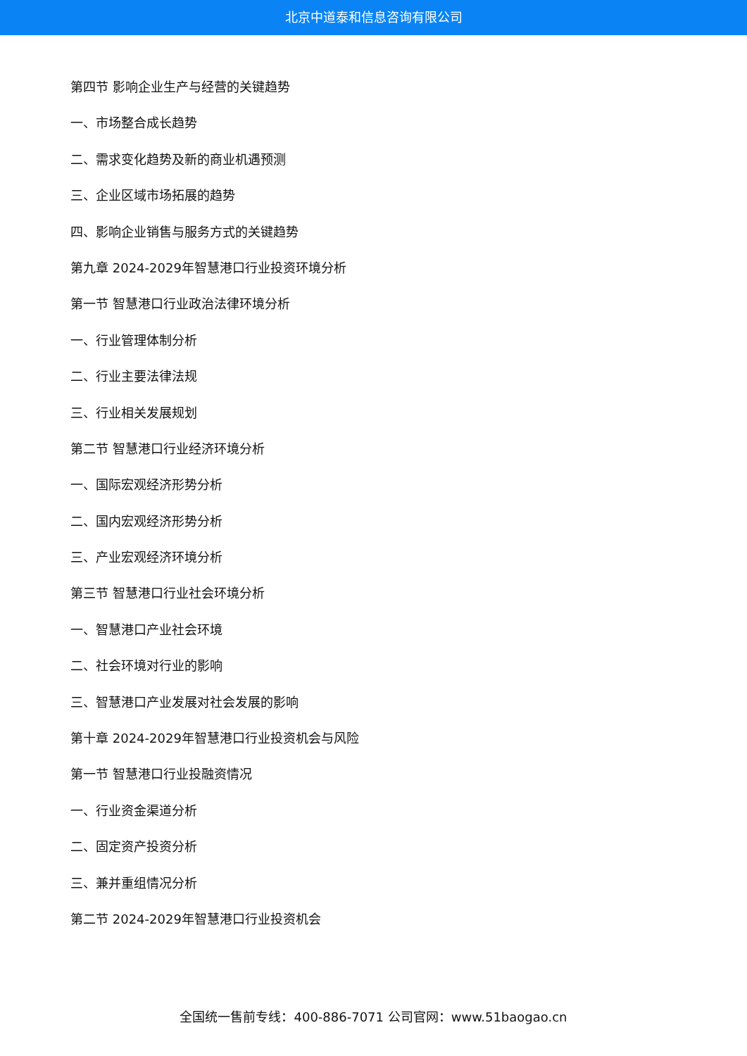北京中道泰和信息咨询有限公司
第四节 影响企业生产与经营的关键趋势
一、市场整合成长趋势
二、需求变化趋势及新的商业机遇预测
三、企业区域市场拓展的趋势
四、影响企业销售与服务方式的关键趋势
第九章 2024-2029年智慧港口行业投资环境分析
第一节 智慧港口行业政治法律环境分析
一、行业管理体制分析
二、行业主要法律法规
三、行业相关发展规划
第二节 智慧港口行业经济环境分析
一、国际宏观经济形势分析
二、国内宏观经济形势分析
三、产业宏观经济环境分析
第三节 智慧港口行业社会环境分析
一、智慧港口产业社会环境
二、社会环境对行业的影响
三、智慧港口产业发展对社会发展的影响
第十章 2024-2029年智慧港口行业投资机会与风险
第一节 智慧港口行业投融资情况
一、行业资金渠道分析
二、固定资产投资分析
三、兼并重组情况分析
第二节 2024-2029年智慧港口行业投资机会
全国统一售前专线：400-886-7071 公司官网：www.51baogao.cn